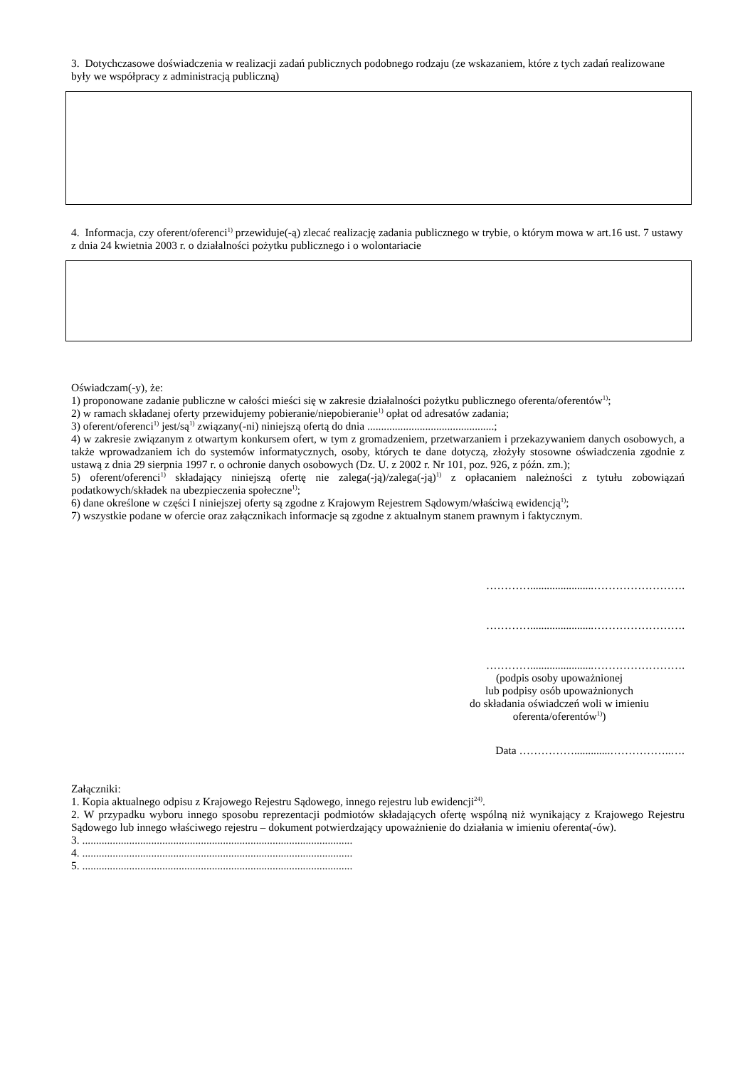3. Dotychczasowe doświadczenia w realizacji zadań publicznych podobnego rodzaju (ze wskazaniem, które z tych zadań realizowane były we współpracy z administracją publiczną)
4. Informacja, czy oferent/oferenci<sup>1)</sup> przewiduje(-ą) zlecać realizację zadania publicznego w trybie, o którym mowa w art.16 ust. 7 ustawy z dnia 24 kwietnia 2003 r. o działalności pożytku publicznego i o wolontariacie
Oświadczam(-y), że:
1) proponowane zadanie publiczne w całości mieści się w zakresie działalności pożytku publicznego oferenta/oferentów<sup>1)</sup>;
2) w ramach składanej oferty przewidujemy pobieranie/niepobieranie<sup>1)</sup> opłat od adresatów zadania;
3) oferent/oferenci<sup>1)</sup> jest/są<sup>1)</sup> związany(-ni) niniejszą ofertą do dnia ..............................................;
4) w zakresie związanym z otwartym konkursem ofert, w tym z gromadzeniem, przetwarzaniem i przekazywaniem danych osobowych, a także wprowadzaniem ich do systemów informatycznych, osoby, których te dane dotyczą, złożyły stosowne oświadczenia zgodnie z ustawą z dnia 29 sierpnia 1997 r. o ochronie danych osobowych (Dz. U. z 2002 r. Nr 101, poz. 926, z późn. zm.);
5) oferent/oferenci<sup>1)</sup> składający niniejszą ofertę nie zalega(-ją)/zalega(-ją)<sup>1)</sup> z opłacaniem należności z tytułu zobowiązań podatkowych/składek na ubezpieczenia społeczne<sup>1)</sup>;
6) dane określone w części I niniejszej oferty są zgodne z Krajowym Rejestrem Sądowym/właściwą ewidencją<sup>1)</sup>;
7) wszystkie podane w ofercie oraz załącznikach informacje są zgodne z aktualnym stanem prawnym i faktycznym.
………….......................…………………….
………….......................…………………….
………….......................…………………….
(podpis osoby upoważnionej
lub podpisy osób upoważnionych
do składania oświadczeń woli w imieniu
oferenta/oferentów<sup>1)</sup>)
Data …………….............……………..….
Załączniki:
1. Kopia aktualnego odpisu z Krajowego Rejestru Sądowego, innego rejestru lub ewidencji<sup>24)</sup>.
2. W przypadku wyboru innego sposobu reprezentacji podmiotów składających ofertę wspólną niż wynikający z Krajowego Rejestru Sądowego lub innego właściwego rejestru – dokument potwierdzający upoważnienie do działania w imieniu oferenta(-ów).
3. ..................................................................................................
4. ..................................................................................................
5. ..................................................................................................